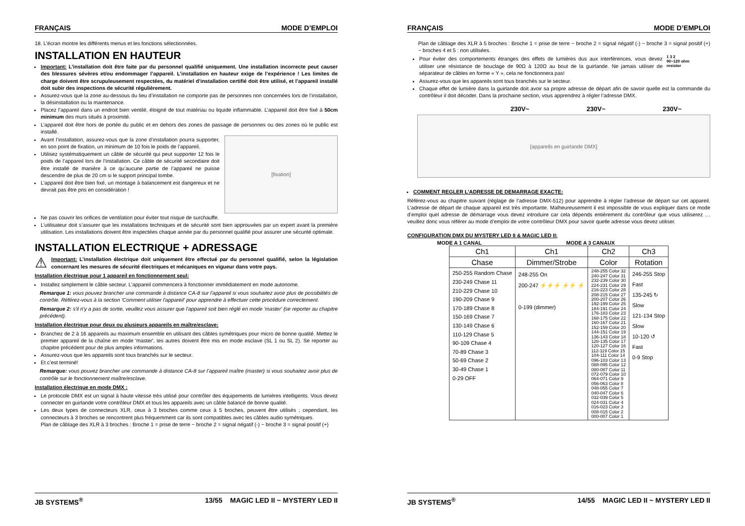FRANÇAIS MODE D’EMPLOI
18. L'écran montre les différents menus et les fonctions sélectionnées.
INSTALLATION EN HAUTEUR
Important: L’installation doit être faite par du personnel qualifié uniquement. Une installation incorrecte peut causer des blessures sévères et/ou endommager l’appareil. L’installation en hauteur exige de l’expérience ! Les limites de charge doivent être scrupuleusement respectées, du matériel d’installation certifié doit être utilisé, et l’appareil installé doit subir des inspections de sécurité régulièrement.
Assurez-vous que la zone au-dessous du lieu d’installation ne comporte pas de personnes non concernées lors de l’installation, la désinstallation ou la maintenance.
Placez l’appareil dans un endroit bien ventilé, éloigné de tout matériau ou liquide inflammable. L’appareil doit être fixé à 50cm minimum des murs situés à proximité.
L’appareil doit être hors de portée du public et en dehors des zones de passage de personnes ou des zones où le public est installé.
Avant l’installation, assurez-vous que la zone d’installation pourra supporter, en son point de fixation, un minimum de 10 fois le poids de l’appareil.
Utilisez systématiquement un câble de sécurité qui peut supporter 12 fois le poids de l’appareil lors de l’installation. Ce câble de sécurité secondaire doit être installé de manière à ce qu’aucune partie de l’appareil ne puisse descendre de plus de 20 cm si le support principal tombe.
L’appareil doit être bien fixé, un montage à balancement est dangereux et ne devrait pas être pris en considération !
[fixation]
Ne pas couvrir les orifices de ventilation pour éviter tout risque de surchauffe.
L’utilisateur doit s’assurer que les installations techniques et de sécurité sont bien approuvées par un expert avant la première utilisation. Les installations doivent être inspectées chaque année par du personnel qualifié pour assurer une sécurité optimale.
INSTALLATION ELECTRIQUE + ADRESSAGE
⚠
Important: L’installation électrique doit uniquement être effectué par du personnel qualifié, selon la législation concernant les mesures de sécurité électriques et mécaniques en vigueur dans votre pays.
Installation électrique pour 1 appareil en fonctionnement seul:
Installez simplement le câble secteur. L’appareil commencera à fonctionner immédiatement en mode autonome.
Remarque 1: vous pouvez brancher une commande à distance CA-8 sur l’appareil si vous souhaitez avoir plus de possibilités de contrôle. Référez-vous à la section 'Comment utiliser l'appareil' pour apprendre à effectuer cette procédure correctement.
Remarque 2: s'il n'y a pas de sortie, veuillez vous assurer que l'appareil soit bien réglé en mode 'master' (se reporter au chapitre précédent).
Installation électrique pour deux ou plusieurs appareils en maître/esclave:
Branchez de 2 à 16 appareils au maximum ensemble en utilisant des câbles symétriques pour micro de bonne qualité. Mettez le premier appareil de la chaîne en mode 'master', les autres doivent être mis en mode esclave (SL 1 ou SL 2). Se reporter au chapitre précédent pour de plus amples informations.
Assurez-vous que les appareils sont tous branchés sur le secteur.
Et c’est terminé!
Remarque: vous pouvez brancher une commande à distance CA-8 sur l’appareil maître (master) si vous souhaitez avoir plus de contrôle sur le fonctionnement maître/esclave.
Installation électrique en mode DMX :
Le protocole DMX est un signal à haute vitesse très utilisé pour contrôler des équipements de lumières intelligents. Vous devez connecter en guirlande votre contrôleur DMX et tous les appareils avec un câble balancé de bonne qualité.
Les deux types de connecteurs XLR, ceux à 3 broches comme ceux à 5 broches, peuvent être utilisés ; cependant, les connecteurs à 3 broches se rencontrent plus fréquemment car ils sont compatibles avec les câbles audio symétriques.
Plan de câblage des XLR à 3 broches : Broche 1 = prise de terre ~ broche 2 = signal négatif (-) ~ broche 3 = signal positif (+)
JB SYSTEMS<sup>®</sup> 13/55 MAGIC LED II ~ MYSTERY LED II
FRANÇAIS MODE D’EMPLOI
Plan de câblage des XLR à 5 broches : Broche 1 = prise de terre ~ broche 2 = signal négatif (-) ~ broche 3 = signal positif (+) ~ broches 4 et 5 : non utilisées.
Pour éviter des comportements étranges des effets de lumières dus aux interférences, vous devez utiliser une résistance de bouclage de 90Ω à 120Ω au bout de la guirlande. Ne jamais utiliser de séparateur de câbles en forme « Y », cela ne fonctionnera pas!
1 3 2
90~120 ohm
resistor
Assurez-vous que les appareils sont tous branchés sur le secteur.
Chaque effet de lumière dans la guirlande doit avoir sa propre adresse de départ afin de savoir quelle est la commande du contrôleur il doit décoder. Dans la prochaine section, vous apprendrez à régler l’adresse DMX.
230V~ 230V~ 230V~
[appareils en guirlande DMX]
COMMENT REGLER L’ADRESSE DE DEMARRAGE EXACTE:
Référez-vous au chapitre suivant (réglage de l’adresse DMX-512) pour apprendre à régler l’adresse de départ sur cet appareil. L’adresse de départ de chaque appareil est très importante. Malheureusement il est impossible de vous expliquer dans ce mode d’emploi quel adresse de démarrage vous devez introduire car cela dépends entièrement du contrôleur que vous utiliserez … veuillez donc vous référer au mode d’emploi de votre contrôleur DMX pour savoir quelle adresse vous devez utiliser.
CONFIGURATION DMX DU MYSTERY LED II & MAGIC LED II:
MODE A 1 CANAL MODE A 3 CANAUX
| Ch1 | Ch1 | Ch2 | Ch3 |
| --- | --- | --- | --- |
| Chase | Dimmer/Strobe | Color | Rotation |
| 250-255 Random Chase 230-249 Chase 11 210-229 Chase 10 190-209 Chase 9 170-189 Chase 8 150-169 Chase 7 130-149 Chase 6 110-129 Chase 5 90-109 Chase 4 70-89 Chase 3 50-69 Chase 2 30-49 Chase 1 0-29 OFF | 248-255 On 200-247 ⚡⚡⚡ ⚡⚡ ⚡ 0-199 (dimmer) | 248-255 Color 32 240-247 Color 31 232-239 Color 30 224-231 Color 29 216-223 Color 28 208-215 Color 27 200-207 Color 26 192-199 Color 25 184-191 Color 24 176-183 Color 23 168-175 Color 22 160-167 Color 21 152-159 Color 20 144-151 Color 19 136-143 Color 18 128-135 Color 17 120-127 Color 16 112-119 Color 15 104-111 Color 14 096-103 Color 13 088-095 Color 12 080-087 Color 11 072-079 Color 10 064-071 Color 9 056-063 Color 8 048-055 Color 7 040-047 Color 6 032-039 Color 5 024-031 Color 4 016-023 Color 3 008-015 Color 2 000-007 Color 1 | 246-255 Stop Fast 135-245 ↻ Slow 121-134 Stop Slow 10-120 ↺ Fast 0-9 Stop |
JB SYSTEMS<sup>®</sup> 14/55 MAGIC LED II ~ MYSTERY LED II